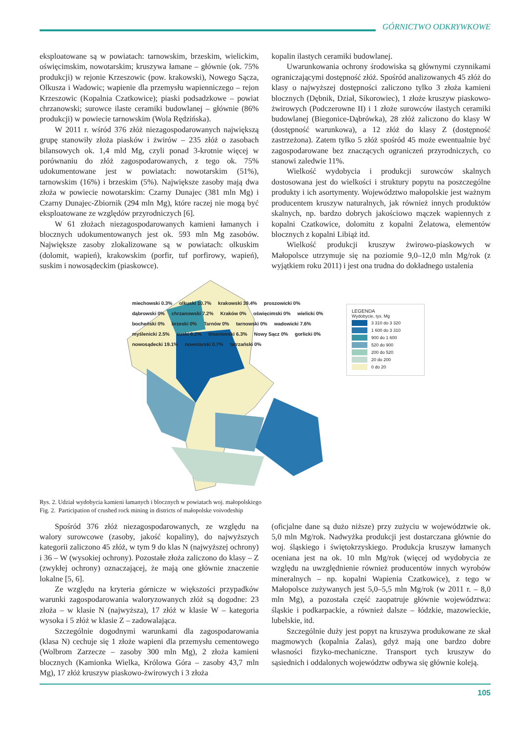GÓRNICTWO ODKRYWKOWE
eksploatowane są w powiatach: tarnowskim, brzeskim, wielickim, oświęcimskim, nowotarskim; kruszywa łamane – głównie (ok. 75% produkcji) w rejonie Krzeszowic (pow. krakowski), Nowego Sącza, Olkusza i Wadowic; wapienie dla przemysłu wapienniczego – rejon Krzeszowic (Kopalnia Czatkowice); piaski podsadzkowe – powiat chrzanowski; surowce ilaste ceramiki budowlanej – głównie (86% produkcji) w powiecie tarnowskim (Wola Rędzińska).
W 2011 r. wśród 376 złóż niezagospodarowanych największą grupę stanowiły złoża piasków i żwirów – 235 złóż o zasobach bilansowych ok. 1,4 mld Mg, czyli ponad 3-krotnie więcej w porównaniu do złóż zagospodarowanych, z tego ok. 75% udokumentowane jest w powiatach: nowotarskim (51%), tarnowskim (16%) i brzeskim (5%). Największe zasoby mają dwa złoża w powiecie nowotarskim: Czarny Dunajec (381 mln Mg) i Czarny Dunajec-Zbiornik (294 mln Mg), które raczej nie mogą być eksploatowane ze względów przyrodniczych [6].
W 61 złożach niezagospodarowanych kamieni łamanych i blocznych udokumentowanych jest ok. 593 mln Mg zasobów. Największe zasoby zlokalizowane są w powiatach: olkuskim (dolomit, wapień), krakowskim (porfir, tuf porfirowy, wapień), suskim i nowosądeckim (piaskowce).
kopalin ilastych ceramiki budowlanej.
Uwarunkowania ochrony środowiska są głównymi czynnikami ograniczającymi dostępność złóż. Spośród analizowanych 45 złóż do klasy o najwyższej dostępności zaliczono tylko 3 złoża kamieni blocznych (Dębnik, Dział, Sikorowiec), 1 złoże kruszyw piaskowo-żwirowych (Podczerowne II) i 1 złoże surowców ilastych ceramiki budowlanej (Biegonice-Dąbrówka), 28 złóż zaliczono do klasy W (dostępność warunkowa), a 12 złóż do klasy Z (dostępność zastrzeżona). Zatem tylko 5 złóż spośród 45 może ewentualnie być zagospodarowane bez znaczących ograniczeń przyrodniczych, co stanowi zaledwie 11%.
Wielkość wydobycia i produkcji surowców skalnych dostosowana jest do wielkości i struktury popytu na poszczególne produkty i ich asortymenty. Województwo małopolskie jest ważnym producentem kruszyw naturalnych, jak również innych produktów skalnych, np. bardzo dobrych jakościowo mączek wapiennych z kopalni Czatkowice, dolomitu z kopalni Żelatowa, elementów blocznych z kopalni Libiąż itd.
Wielkość produkcji kruszyw żwirowo-piaskowych w Małopolsce utrzymuje się na poziomie 9,0–12,0 mln Mg/rok (z wyjątkiem roku 2011) i jest ona trudna do dokładnego ustalenia
LEGENDA
Wydobycie, tys. Mg
3 310 do 3 320
1 600 do 3 310
900 do 1 600
520 do 900
200 do 520
20 do 200
0 do 20
miechowski 0.3% olkuski 10.7% krakowski 39.4% proszowicki 0% dąbrowski 0% chrzanowski 7.2% Kraków 0% oświęcimski 0% wielicki 0% bocheński 0% brzeski 0% Tarnów 0% tarnowski 0% wadowicki 7.6% myślenicki 2.5% suski 6.2% limanowski 6.3% Nowy Sącz 0% gorlicki 0% nowosądecki 19.1% nowotarski 0.7% tatrzański 0%
Rys. 2. Udział wydobycia kamieni łamanych i blocznych w powiatach woj. małopolskiego
Fig. 2. Participation of crushed rock mining in districts of małopolske voivodeship
Spośród 376 złóż niezagospodarowanych, ze względu na walory surowcowe (zasoby, jakość kopaliny), do najwyższych kategorii zaliczono 45 złóż, w tym 9 do klas N (najwyższej ochrony) i 36 – W (wysokiej ochrony). Pozostałe złoża zaliczono do klasy – Z (zwykłej ochrony) oznaczającej, że mają one głównie znaczenie lokalne [5, 6].
Ze względu na kryteria górnicze w większości przypadków warunki zagospodarowania waloryzowanych złóż są dogodne: 23 złoża – w klasie N (najwyższa), 17 złóż w klasie W – kategoria wysoka i 5 złóż w klasie Z – zadowalająca.
Szczególnie dogodnymi warunkami dla zagospodarowania (klasa N) cechuje się 1 złoże wapieni dla przemysłu cementowego (Wolbrom Zarzecze – zasoby 300 mln Mg), 2 złoża kamieni blocznych (Kamionka Wielka, Królowa Góra – zasoby 43,7 mln Mg), 17 złóż kruszyw piaskowo-żwirowych i 3 złoża
(oficjalne dane są dużo niższe) przy zużyciu w województwie ok. 5,0 mln Mg/rok. Nadwyżka produkcji jest dostarczana głównie do woj. śląskiego i świętokrzyskiego. Produkcja kruszyw łamanych oceniana jest na ok. 10 mln Mg/rok (więcej od wydobycia ze względu na uwzględnienie również producentów innych wyrobów mineralnych – np. kopalni Wapienia Czatkowice), z tego w Małopolsce zużywanych jest 5,0–5,5 mln Mg/rok (w 2011 r. – 8,0 mln Mg), a pozostała część zaopatruje głównie województwa: śląskie i podkarpackie, a również dalsze – łódzkie, mazowieckie, lubelskie, itd.
Szczególnie duży jest popyt na kruszywa produkowane ze skał magmowych (kopalnia Zalas), gdyż mają one bardzo dobre własności fizyko-mechaniczne. Transport tych kruszyw do sąsiednich i oddalonych województw odbywa się głównie koleją.
105